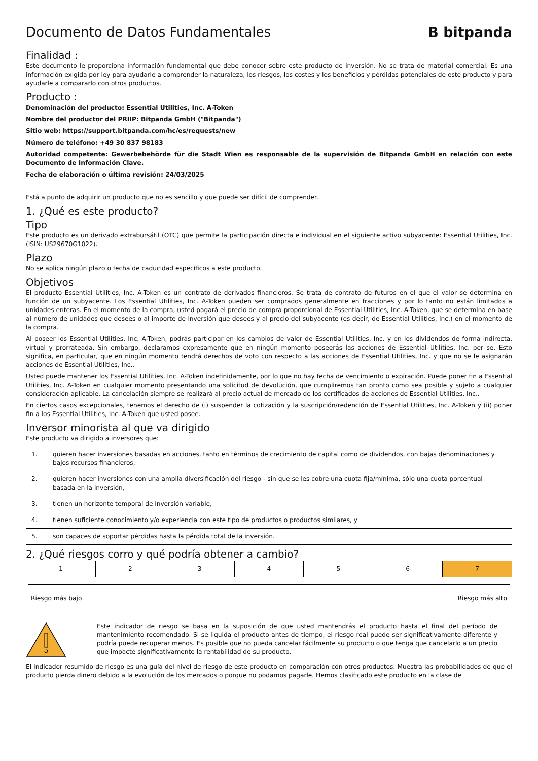Documento de Datos Fundamentales
B bitpanda
Finalidad :
Este documento le proporciona información fundamental que debe conocer sobre este producto de inversión. No se trata de material comercial. Es una información exigida por ley para ayudarle a comprender la naturaleza, los riesgos, los costes y los beneficios y pérdidas potenciales de este producto y para ayudarle a compararlo con otros productos.
Producto :
Denominación del producto: Essential Utilities, Inc. A-Token
Nombre del productor del PRIIP: Bitpanda GmbH ("Bitpanda")
Sitio web: https://support.bitpanda.com/hc/es/requests/new
Número de teléfono: +49 30 837 98183
Autoridad competente: Gewerbebehörde für die Stadt Wien es responsable de la supervisión de Bitpanda GmbH en relación con este Documento de Información Clave.
Fecha de elaboración o última revisión: 24/03/2025
Está a punto de adquirir un producto que no es sencillo y que puede ser difícil de comprender.
1. ¿Qué es este producto?
Tipo
Este producto es un derivado extrabursátil (OTC) que permite la participación directa e individual en el siguiente activo subyacente: Essential Utilities, Inc. (ISIN: US29670G1022).
Plazo
No se aplica ningún plazo o fecha de caducidad específicos a este producto.
Objetivos
El producto Essential Utilities, Inc. A-Token es un contrato de derivados financieros. Se trata de contrato de futuros en el que el valor se determina en función de un subyacente. Los Essential Utilities, Inc. A-Token pueden ser comprados generalmente en fracciones y por lo tanto no están limitados a unidades enteras. En el momento de la compra, usted pagará el precio de compra proporcional de Essential Utilities, Inc. A-Token, que se determina en base al número de unidades que desees o al importe de inversión que desees y al precio del subyacente (es decir, de Essential Utilities, Inc.) en el momento de la compra.
Al poseer los Essential Utilities, Inc. A-Token, podrás participar en los cambios de valor de Essential Utilities, Inc. y en los dividendos de forma indirecta, virtual y prorrateada. Sin embargo, declaramos expresamente que en ningún momento poseerás las acciones de Essential Utilities, Inc. per se. Esto significa, en particular, que en ningún momento tendrá derechos de voto con respecto a las acciones de Essential Utilities, Inc. y que no se le asignarán acciones de Essential Utilities, Inc..
Usted puede mantener los Essential Utilities, Inc. A-Token indefinidamente, por lo que no hay fecha de vencimiento o expiración. Puede poner fin a Essential Utilities, Inc. A-Token en cualquier momento presentando una solicitud de devolución, que cumpliremos tan pronto como sea posible y sujeto a cualquier consideración aplicable. La cancelación siempre se realizará al precio actual de mercado de los certificados de acciones de Essential Utilities, Inc..
En ciertos casos excepcionales, tenemos el derecho de (i) suspender la cotización y la suscripción/redención de Essential Utilities, Inc. A-Token y (ii) poner fin a los Essential Utilities, Inc. A-Token que usted posee.
Inversor minorista al que va dirigido
Este producto va dirigido a inversores que:
| 1. | quieren hacer inversiones basadas en acciones, tanto en términos de crecimiento de capital como de dividendos, con bajas denominaciones y bajos recursos financieros, |
| 2. | quieren hacer inversiones con una amplia diversificación del riesgo - sin que se les cobre una cuota fija/mínima, sólo una cuota porcentual basada en la inversión, |
| 3. | tienen un horizonte temporal de inversión variable, |
| 4. | tienen suficiente conocimiento y/o experiencia con este tipo de productos o productos similares, y |
| 5. | son capaces de soportar pérdidas hasta la pérdida total de la inversión. |
2. ¿Qué riesgos corro y qué podría obtener a cambio?
| 1 | 2 | 3 | 4 | 5 | 6 | 7 |
Riesgo más bajo Riesgo más alto
Este indicador de riesgo se basa en la suposición de que usted mantendrás el producto hasta el final del período de mantenimiento recomendado. Si se liquida el producto antes de tiempo, el riesgo real puede ser significativamente diferente y podría puede recuperar menos. Es posible que no pueda cancelar fácilmente su producto o que tenga que cancelarlo a un precio que impacte significativamente la rentabilidad de su producto.
El indicador resumido de riesgo es una guía del nivel de riesgo de este producto en comparación con otros productos. Muestra las probabilidades de que el producto pierda dinero debido a la evolución de los mercados o porque no podamos pagarle. Hemos clasificado este producto en la clase de